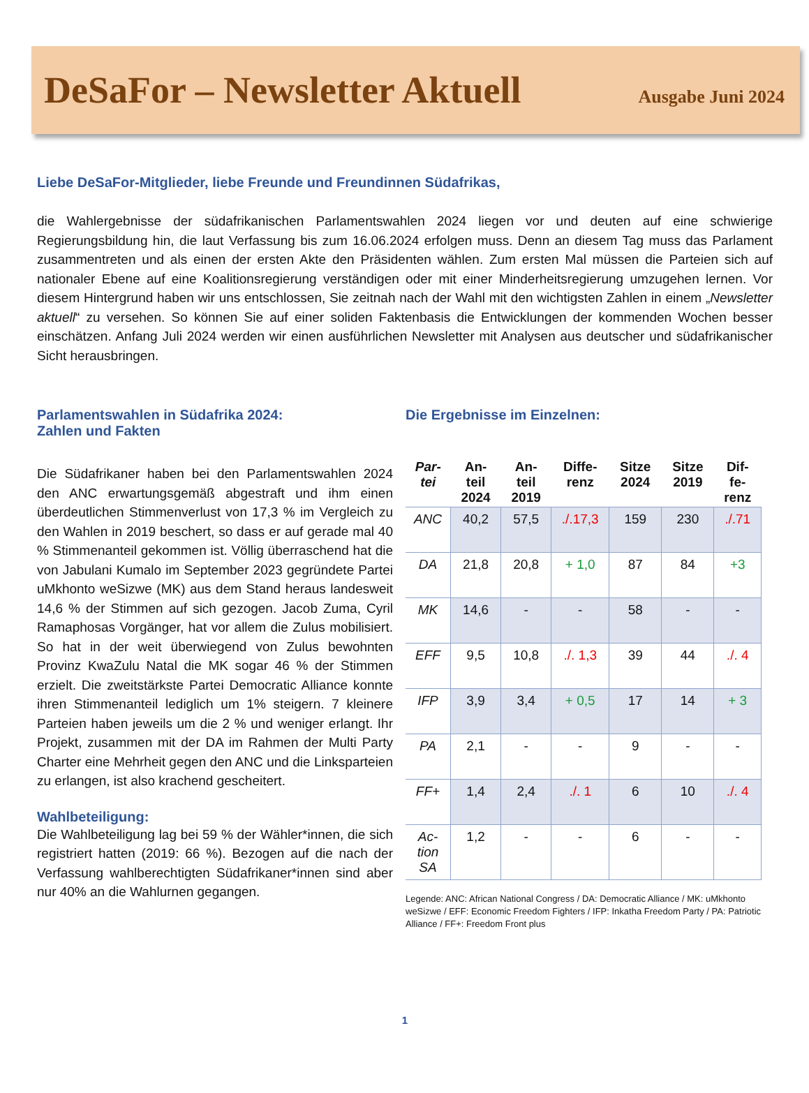DeSaFor – Newsletter Aktuell Ausgabe Juni 2024
Liebe DeSaFor-Mitglieder, liebe Freunde und Freundinnen Südafrikas,
die Wahlergebnisse der südafrikanischen Parlamentswahlen 2024 liegen vor und deuten auf eine schwierige Regierungsbildung hin, die laut Verfassung bis zum 16.06.2024 erfolgen muss. Denn an diesem Tag muss das Parlament zusammentreten und als einen der ersten Akte den Präsidenten wählen. Zum ersten Mal müssen die Parteien sich auf nationaler Ebene auf eine Koalitionsregierung verständigen oder mit einer Minderheitsregierung umzugehen lernen. Vor diesem Hintergrund haben wir uns entschlossen, Sie zeitnah nach der Wahl mit den wichtigsten Zahlen in einem „Newsletter aktuell“ zu versehen. So können Sie auf einer soliden Faktenbasis die Entwicklungen der kommenden Wochen besser einschätzen. Anfang Juli 2024 werden wir einen ausführlichen Newsletter mit Analysen aus deutscher und südafrikanischer Sicht herausbringen.
Parlamentswahlen in Südafrika 2024:
Zahlen und Fakten
Die Südafrikaner haben bei den Parlamentswahlen 2024 den ANC erwartungsgemäß abgestraft und ihm einen überdeutlichen Stimmenverlust von 17,3 % im Vergleich zu den Wahlen in 2019 beschert, so dass er auf gerade mal 40 % Stimmenanteil gekommen ist. Völlig überraschend hat die von Jabulani Kumalo im September 2023 gegründete Partei uMkhonto weSizwe (MK) aus dem Stand heraus landesweit 14,6 % der Stimmen auf sich gezogen. Jacob Zuma, Cyril Ramaphosas Vorgänger, hat vor allem die Zulus mobilisiert. So hat in der weit überwiegend von Zulus bewohnten Provinz KwaZulu Natal die MK sogar 46 % der Stimmen erzielt. Die zweitstärkste Partei Democratic Alliance konnte ihren Stimmenanteil lediglich um 1% steigern. 7 kleinere Parteien haben jeweils um die 2 % und weniger erlangt. Ihr Projekt, zusammen mit der DA im Rahmen der Multi Party Charter eine Mehrheit gegen den ANC und die Linksparteien zu erlangen, ist also krachend gescheitert.
Wahlbeteiligung:
Die Wahlbeteiligung lag bei 59 % der Wähler*innen, die sich registriert hatten (2019: 66 %). Bezogen auf die nach der Verfassung wahlberechtigten Südafrikaner*innen sind aber nur 40% an die Wahlurnen gegangen.
Die Ergebnisse im Einzelnen:
| Par- tei | An- teil 2024 | An- teil 2019 | Diffe- renz | Sitze 2024 | Sitze 2019 | Dif- fe- renz |
| --- | --- | --- | --- | --- | --- | --- |
| ANC | 40,2 | 57,5 | ./.17,3 | 159 | 230 | ./.71 |
| DA | 21,8 | 20,8 | + 1,0 | 87 | 84 | +3 |
| MK | 14,6 | - | - | 58 | - | - |
| EFF | 9,5 | 10,8 | ./. 1,3 | 39 | 44 | ./. 4 |
| IFP | 3,9 | 3,4 | + 0,5 | 17 | 14 | + 3 |
| PA | 2,1 | - | - | 9 | - | - |
| FF+ | 1,4 | 2,4 | ./. 1 | 6 | 10 | ./. 4 |
| Ac- tion SA | 1,2 | - | - | 6 | - | - |
Legende: ANC: African National Congress / DA: Democratic Alliance / MK: uMkhonto weSizwe / EFF: Economic Freedom Fighters / IFP: Inkatha Freedom Party / PA: Patriotic Alliance / FF+: Freedom Front plus
1